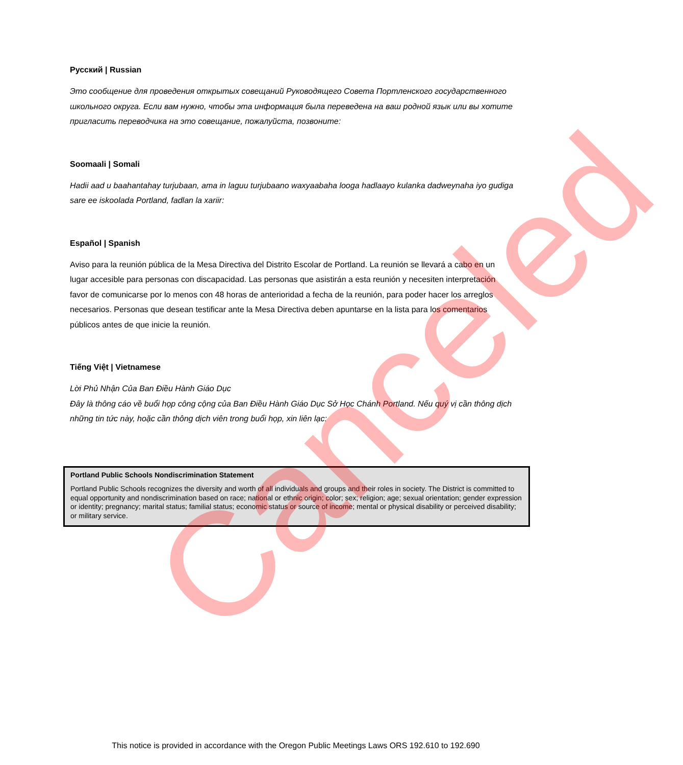Русский | Russian
Это сообщение для проведения открытых совещаний Руководящего Совета Портленского государственного школьного округа. Если вам нужно, чтобы эта информация была переведена на ваш родной язык или вы хотите пригласить переводчика на это совещание, пожалуйста, позвоните:
Soomaali | Somali
Hadii aad u baahantahay turjubaan, ama in laguu turjubaano waxyaabaha looga hadlaayo kulanka dadweynaha iyo gudiga sare ee iskoolada Portland, fadlan la xariir:
Español | Spanish
Aviso para la reunión pública de la Mesa Directiva del Distrito Escolar de Portland. La reunión se llevará a cabo en un lugar accesible para personas con discapacidad. Las personas que asistirán a esta reunión y necesiten interpretación favor de comunicarse por lo menos con 48 horas de anterioridad a fecha de la reunión, para poder hacer los arreglos necesarios. Personas que desean testificar ante la Mesa Directiva deben apuntarse en la lista para los comentarios públicos antes de que inicie la reunión.
Tiếng Việt | Vietnamese
Lời Phủ Nhận Của Ban Điều Hành Giáo Dục
Đây là thông cáo về buổi họp công cộng của Ban Điều Hành Giáo Dục Sở Học Chánh Portland. Nếu quý vị cần thông dịch những tin tức này, hoặc cần thông dịch viên trong buổi họp, xin liên lạc:
Portland Public Schools Nondiscrimination Statement
Portland Public Schools recognizes the diversity and worth of all individuals and groups and their roles in society. The District is committed to equal opportunity and nondiscrimination based on race; national or ethnic origin; color; sex; religion; age; sexual orientation; gender expression or identity; pregnancy; marital status; familial status; economic status or source of income; mental or physical disability or perceived disability; or military service.
This notice is provided in accordance with the Oregon Public Meetings Laws ORS 192.610 to 192.690
Canceled